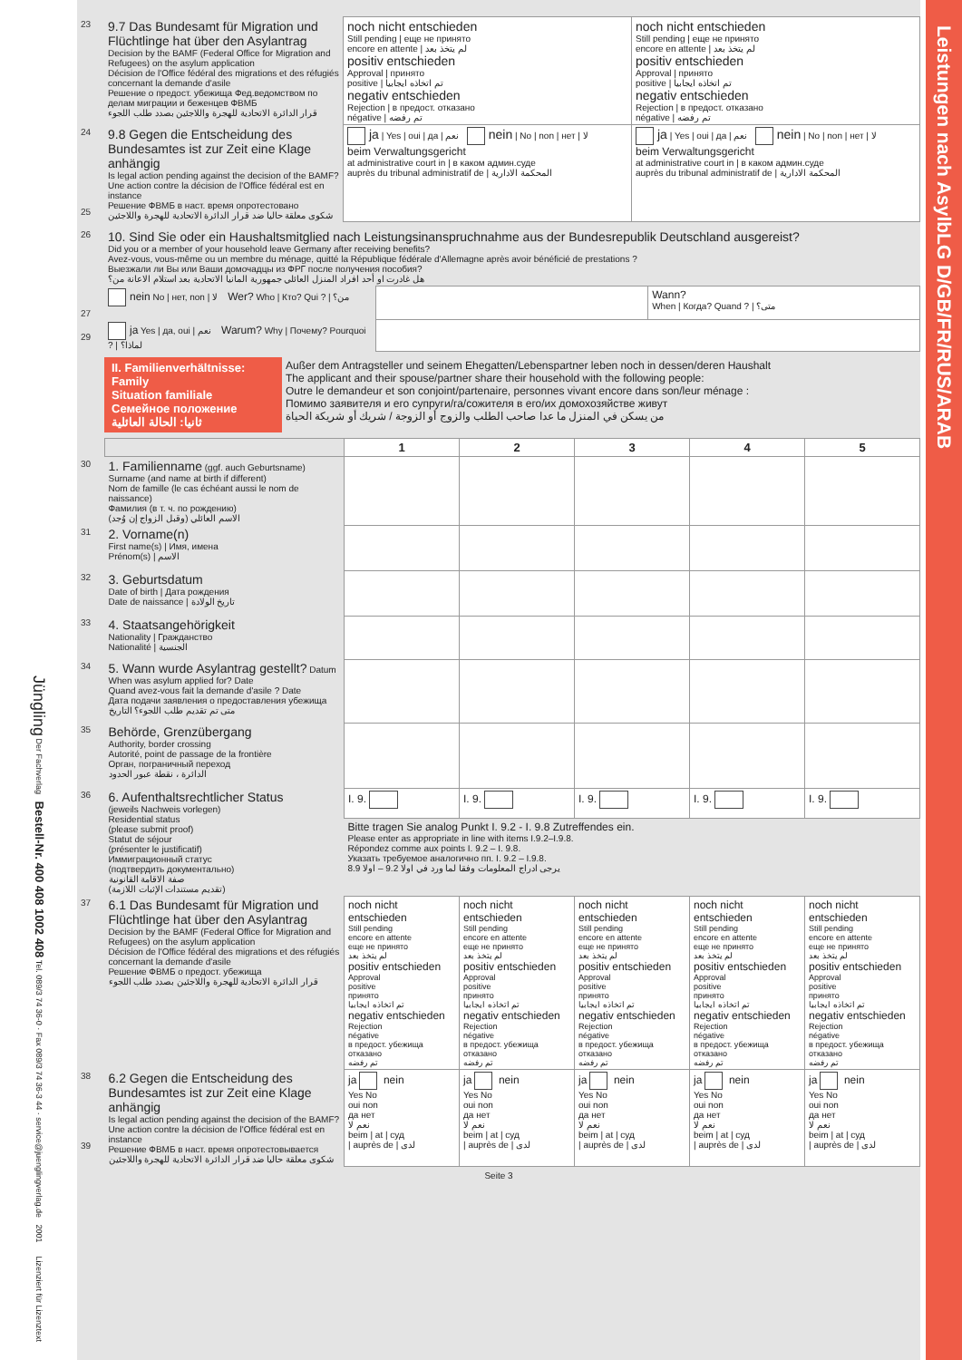Jüngling Der Fachverlag Bestell-Nr. 400 408 1002 408 Tel. 089/3 74 36-0 · Fax 089/3 74 36-3 44 · service@juenglingverlag.de 2001 Lizenziert für Lizenztext
| 23 | 9.7 Das Bundesamt für Migration und Flüchtlinge hat über den Asylantrag Decision by the BAMF (Federal Office for Migration and Refugees) on the asylum application Décision de l'Office fédéral des migrations et des réfugiés concernant la demande d'asile Решение о предост. убежища Фед.ведомством по делам миграции и беженцев ФВМБ قرار الدائرة الاتحادية للهجرة واللاجئين بصدد طلب اللجوء | noch nicht entschieden Still pending / еще не принято encore en attente / لم يتخذ بعد positiv entschieden Approval / принято positive / تم اتخاذه ايجابيا negativ entschieden Rejection / в предост. отказано négative / تم رفضه | noch nicht entschieden Still pending / еще не принято encore en attente / لم يتخذ بعد positiv entschieden Approval / принято positive / تم اتخاذه ايجابيا negativ entschieden Rejection / в предост. отказано négative / تم رفضه |
| 24 25 | 9.8 Gegen die Entscheidung des Bundesamtes ist zur Zeit eine Klage anhängig Is legal action pending against the decision of the BAMF? Une action contre la décision de l'Office fédéral est en instance Решение ФВМБ в наст. время опротестовано شكوى معلقة حاليا ضد قرار الدائرة الاتحادية للهجرة واللاجئين | ja / Yes / oui / да / نعم nein / No / non / нет / لا beim Verwaltungsgericht at administrative court in / в каком админ.суде auprès du tribunal administratif de / المحكمة الادارية | ja / Yes / oui / да / نعم nein / No / non / нет / لا beim Verwaltungsgericht at administrative court in / в каком админ.суде auprès du tribunal administratif de / المحكمة الادارية |
| 26 | 10. Sind Sie oder ein Haushaltsmitglied nach Leistungsinanspruchnahme aus der Bundesrepublik Deutschland ausgereist? Did you or a member of your household leave Germany after receiving benefits? Avez-vous, vous-même ou un membre du ménage, quitté la République fédérale d'Allemagne après avoir bénéficié de prestations ? Выезжали ли Вы или Ваши домочадцы из ФРГ после получения пособия? هل غادرت او أحد افراد المنزل العائلي جمهورية المانيا الاتحادية بعد استلام الاعانة من؟ | | |
| 27 | nein No / нет, non / لا Wer? Who / Кто? Qui ? / من؟ | | Wann? When / Когда? Quand ? / متى؟ |
| 29 | ja Yes / да, oui / نعم Warum? Why / Почему? Pourquoi ? / لماذا؟ | | |
| | II. Familienverhältnisse: Family Situation familiale Семейное положение ثانيا: الحالة العائلية | Außer dem Antragsteller und seinem Ehegatten/Lebenspartner leben noch in dessen/deren Haushalt The applicant and their spouse/partner share their household with the following people: Outre le demandeur et son conjoint/partenaire, personnes vivant encore dans son/leur ménage : Помимо заявителя и его супруги/га/сожителя в его/их домохозяйстве живут من يسكن في المنزل ما عدا صاحب الطلب والزوج أو الزوجة / شريك أو شريكة الحياة |
| | | 1 | 2 | 3 | 4 | 5 |
| 30 | 1. Familienname (ggf. auch Geburtsname) Surname (and name at birth if different) Nom de famille (le cas échéant aussi le nom de naissance) Фамилия (в т. ч. по рождению) الاسم العائلي (وقبل الزواج إن وُجد) | | | | | |
| 31 | 2. Vorname(n) First name(s) / Имя, имена Prénom(s) / الاسم | | | | | |
| 32 | 3. Geburtsdatum Date of birth / Дата рождения Date de naissance / تاريخ الولادة | | | | | |
| 33 | 4. Staatsangehörigkeit Nationality / Гражданство Nationalité / الجنسية | | | | | |
| 34 | 5. Wann wurde Asylantrag gestellt? Datum When was asylum applied for? Date Quand avez-vous fait la demande d'asile ? Date Дата подачи заявления о предоставления убежища متى تم تقديم طلب اللجوء؟ التاريخ | | | | | |
| 35 | Behörde, Grenzübergang Authority, border crossing Autorité, point de passage de la frontière Орган, пограничный переход الدائرة ، نقطة عبور الحدود | | | | | |
| 36 | 6. Aufenthaltsrechtlicher Status (jeweils Nachweis vorlegen) Residential status (please submit proof) Statut de séjour (présenter le justificatif) Иммиграционный статус (подтвердить документально) صفة الاقامة القانونية (تقديم مستندات الإثبات اللازمة) | I. 9. | I. 9. | I. 9. | I. 9. | I. 9. |
| | | Bitte tragen Sie analog Punkt I. 9.2 - I. 9.8 Zutreffendes ein. Please enter as appropriate in line with items I.9.2–I.9.8. Répondez comme aux points I. 9.2 – I. 9.8. Указать требуемое аналогично пп. I. 9.2 – I.9.8. يرجى ادراج المعلومات وفقا لما ورد في اولا 9.2 – اولا 8.9 | | | | |
| 37 | 6.1 Das Bundesamt für Migration und Flüchtlinge hat über den Asylantrag Decision by the BAMF (Federal Office for Migration and Refugees) on the asylum application Décision de l'Office fédéral des migrations et des réfugiés concernant la demande d'asile Решение ФВМБ о предост. убежища قرار الدائرة الاتحادية للهجرة واللاجئين بصدد طلب اللجوء | noch nicht entschieden Still pending encore en attente еще не принято لم يتخذ بعد positiv entschieden Approval positive принято تم اتخاذه ايجابيا negativ entschieden Rejection négative в предост. убежища отказано تم رفضه | noch nicht entschieden Still pending encore en attente еще не принято لم يتخذ بعد positiv entschieden Approval positive принято تم اتخاذه ايجابيا negativ entschieden Rejection négative в предост. убежища отказано تم رفضه | noch nicht entschieden Still pending encore en attente еще не принято لم يتخذ بعد positiv entschieden Approval positive принято تم اتخاذه ايجابيا negativ entschieden Rejection négative в предост. убежища отказано تم رفضه | noch nicht entschieden Still pending encore en attente еще не принято لم يتخذ بعد positiv entschieden Approval positive принято تم اتخاذه ايجابيا negativ entschieden Rejection négative в предост. убежища отказано تم رفضه | noch nicht entschieden Still pending encore en attente еще не принято لم يتخذ بعد positiv entschieden Approval positive принято تم اتخاذه ايجابيا negativ entschieden Rejection négative в предост. убежища отказано تم رفضه |
| 38 39 | 6.2 Gegen die Entscheidung des Bundesamtes ist zur Zeit eine Klage anhängig Is legal action pending against the decision of the BAMF? Une action contre la décision de l'Office fédéral est en instance Решение ФВМБ в наст. время опротестовывается شكوى معلقة حاليا ضد قرار الدائرة الاتحادية للهجرة واللاجئين | ja nein Yes No oui non да нет نعم لا beim / at / суд / auprès de / لدى | ja nein Yes No oui non да нет نعم لا beim / at / суд / auprès de / لدى | ja nein Yes No oui non да нет نعم لا beim / at / суд / auprès de / لدى | ja nein Yes No oui non да нет نعم لا beim / at / суд / auprès de / لدى | ja nein Yes No oui non да нет نعم لا beim / at / суд / auprès de / لدى |
Seite 3
Leistungen nach AsylbLG D/GB/FR/RUS/ARAB